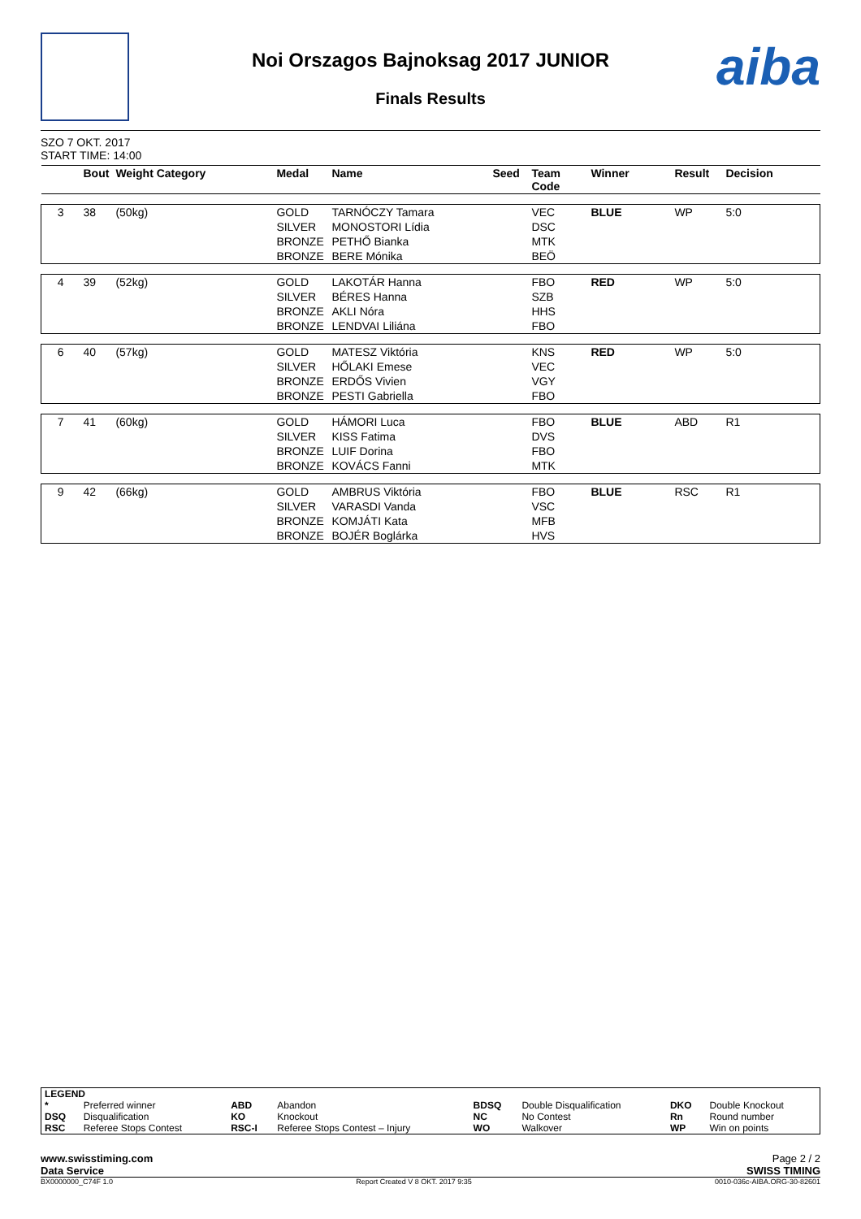aiba
Noi Orszagos Bajnoksag 2017 JUNIOR
Finals Results
SZO 7 OKT. 2017
START TIME: 14:00
| | Bout | Weight Category | Medal | Name | Seed | Team Code | Winner | Result | Decision |
| --- | --- | --- | --- | --- | --- | --- | --- | --- | --- |
| 3 | 38 | (50kg) | GOLD | TARNÓCZY Tamara | | VEC | BLUE | WP | 5:0 |
| | | | SILVER | MONOSTORI Lídia | | DSC | | | |
| | | | BRONZE | PETHŐ Bianka | | MTK | | | |
| | | | BRONZE | BERE Mónika | | BEÖ | | | |
| 4 | 39 | (52kg) | GOLD | LAKOTÁR Hanna | | FBO | RED | WP | 5:0 |
| | | | SILVER | BÉRES Hanna | | SZB | | | |
| | | | BRONZE | AKLI Nóra | | HHS | | | |
| | | | BRONZE | LENDVAI Liliána | | FBO | | | |
| 6 | 40 | (57kg) | GOLD | MATESZ Viktória | | KNS | RED | WP | 5:0 |
| | | | SILVER | HŐLAKI Emese | | VEC | | | |
| | | | BRONZE | ERDŐS Vivien | | VGY | | | |
| | | | BRONZE | PESTI Gabriella | | FBO | | | |
| 7 | 41 | (60kg) | GOLD | HÁMORI Luca | | FBO | BLUE | ABD | R1 |
| | | | SILVER | KISS Fatima | | DVS | | | |
| | | | BRONZE | LUIF Dorina | | FBO | | | |
| | | | BRONZE | KOVÁCS Fanni | | MTK | | | |
| 9 | 42 | (66kg) | GOLD | AMBRUS Viktória | | FBO | BLUE | RSC | R1 |
| | | | SILVER | VARASDI Vanda | | VSC | | | |
| | | | BRONZE | KOMJÁTI Kata | | MFB | | | |
| | | | BRONZE | BOJÉR Boglárka | | HVS | | | |
| LEGEND | | | | | | | |
| * | Preferred winner | ABD | Abandon | BDSQ | Double Disqualification | DKO | Double Knockout |
| DSQ | Disqualification | KO | Knockout | NC | No Contest | Rn | Round number |
| RSC | Referee Stops Contest | RSC-I | Referee Stops Contest – Injury | WO | Walkover | WP | Win on points |
www.swisstiming.com Page 2 / 2
Data Service SWISS TIMING
BX0000000_C74F 1.0 Report Created V 8 OKT. 2017 9:35 0010-036c-AIBA.ORG-30-82601